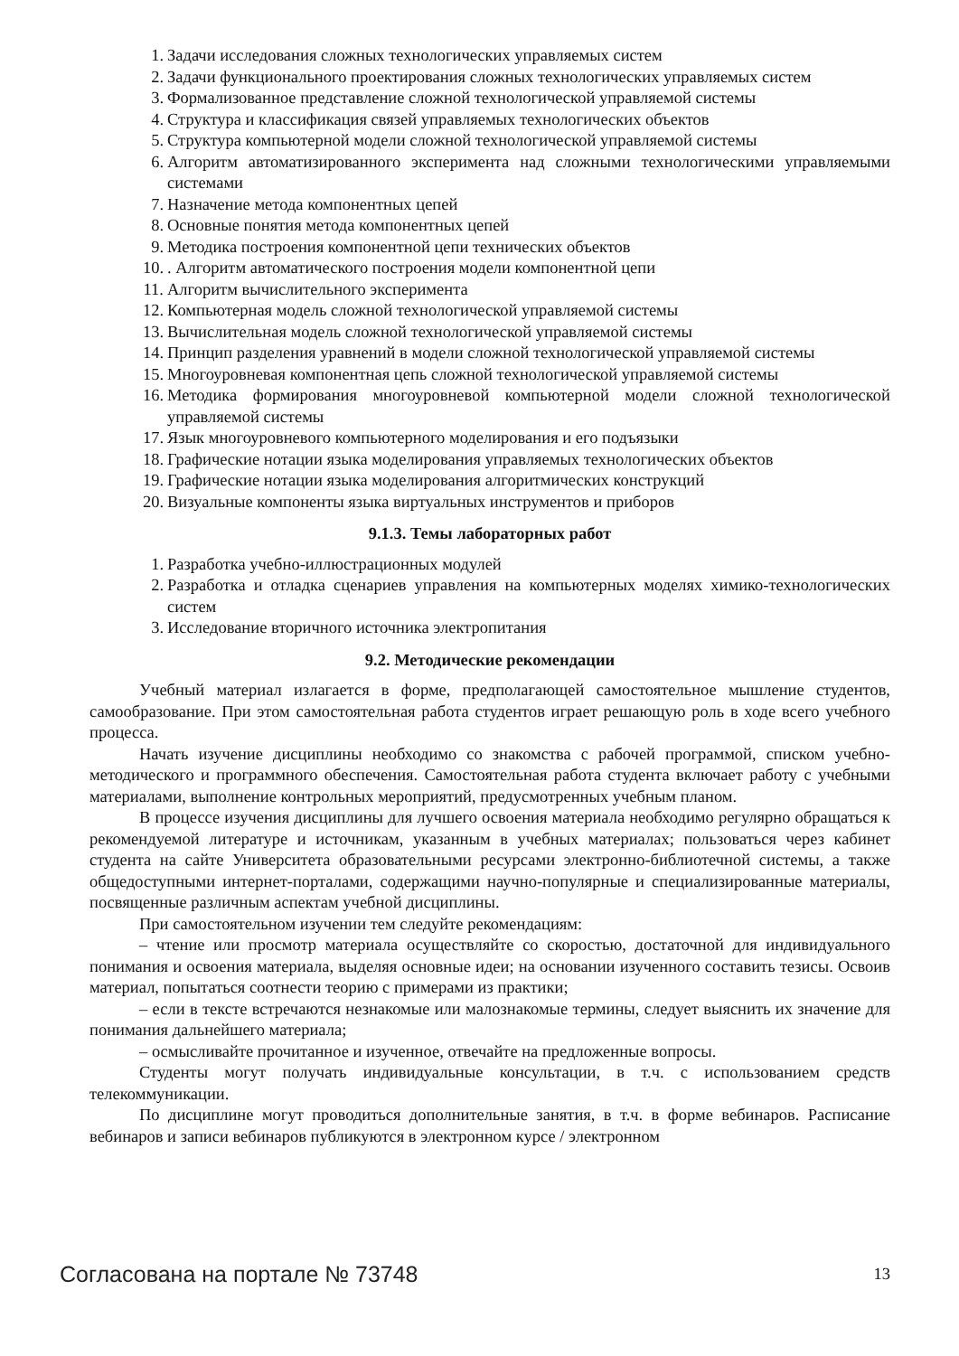1. Задачи исследования сложных технологических управляемых систем
2. Задачи функционального проектирования сложных технологических управляемых систем
3. Формализованное представление сложной технологической управляемой системы
4. Структура и классификация связей управляемых технологических объектов
5. Структура компьютерной модели сложной технологической управляемой системы
6. Алгоритм автоматизированного эксперимента над сложными технологическими управляемыми системами
7. Назначение метода компонентных цепей
8. Основные понятия метода компонентных цепей
9. Методика построения компонентной цепи технических объектов
10.. Алгоритм автоматического построения модели компонентной цепи
11. Алгоритм вычислительного эксперимента
12. Компьютерная модель сложной технологической управляемой системы
13. Вычислительная модель сложной технологической управляемой системы
14. Принцип разделения уравнений в модели сложной технологической управляемой системы
15. Многоуровневая компонентная цепь сложной технологической управляемой системы
16. Методика формирования многоуровневой компьютерной модели сложной технологической управляемой системы
17. Язык многоуровневого компьютерного моделирования и его подъязыки
18. Графические нотации языка моделирования управляемых технологических объектов
19. Графические нотации языка моделирования алгоритмических конструкций
20. Визуальные компоненты языка виртуальных инструментов и приборов
9.1.3. Темы лабораторных работ
1. Разработка учебно-иллюстрационных модулей
2. Разработка и отладка сценариев управления на компьютерных моделях химико-технологических систем
3. Исследование вторичного источника электропитания
9.2. Методические рекомендации
Учебный материал излагается в форме, предполагающей самостоятельное мышление студентов, самообразование. При этом самостоятельная работа студентов играет решающую роль в ходе всего учебного процесса.
Начать изучение дисциплины необходимо со знакомства с рабочей программой, списком учебно-методического и программного обеспечения. Самостоятельная работа студента включает работу с учебными материалами, выполнение контрольных мероприятий, предусмотренных учебным планом.
В процессе изучения дисциплины для лучшего освоения материала необходимо регулярно обращаться к рекомендуемой литературе и источникам, указанным в учебных материалах; пользоваться через кабинет студента на сайте Университета образовательными ресурсами электронно-библиотечной системы, а также общедоступными интернет-порталами, содержащими научно-популярные и специализированные материалы, посвященные различным аспектам учебной дисциплины.
При самостоятельном изучении тем следуйте рекомендациям:
– чтение или просмотр материала осуществляйте со скоростью, достаточной для индивидуального понимания и освоения материала, выделяя основные идеи; на основании изученного составить тезисы. Освоив материал, попытаться соотнести теорию с примерами из практики;
– если в тексте встречаются незнакомые или малознакомые термины, следует выяснить их значение для понимания дальнейшего материала;
– осмысливайте прочитанное и изученное, отвечайте на предложенные вопросы.
Студенты могут получать индивидуальные консультации, в т.ч. с использованием средств телекоммуникации.
По дисциплине могут проводиться дополнительные занятия, в т.ч. в форме вебинаров. Расписание вебинаров и записи вебинаров публикуются в электронном курсе / электронном
Согласована на портале № 73748 13